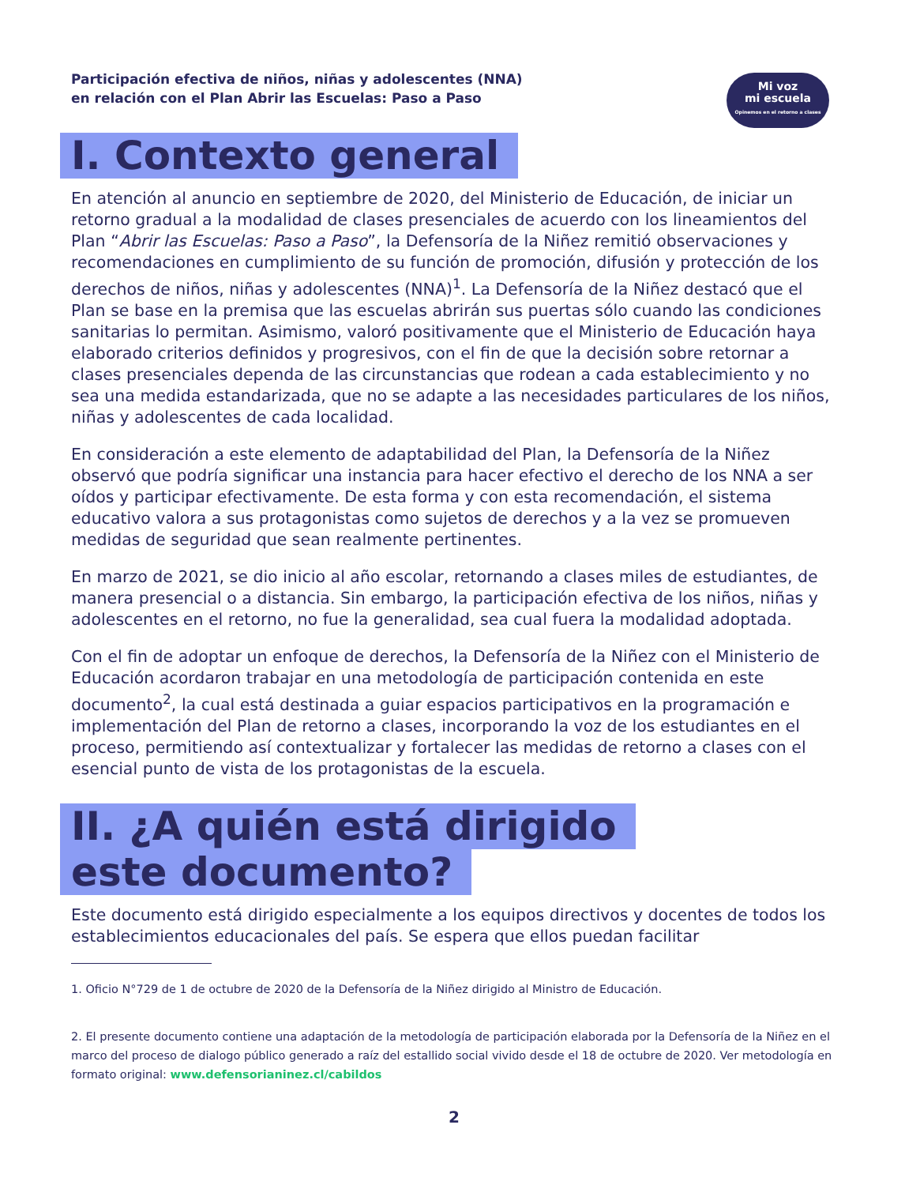Participación efectiva de niños, niñas y adolescentes (NNA)
en relación con el Plan Abrir las Escuelas: Paso a Paso
Mi voz
mi escuela
Opinemos en el retorno a clases
I. Contexto general
En atención al anuncio en septiembre de 2020, del Ministerio de Educación, de iniciar un retorno gradual a la modalidad de clases presenciales de acuerdo con los lineamientos del Plan “Abrir las Escuelas: Paso a Paso”, la Defensoría de la Niñez remitió observaciones y recomendaciones en cumplimiento de su función de promoción, difusión y protección de los derechos de niños, niñas y adolescentes (NNA)<sup>1</sup>. La Defensoría de la Niñez destacó que el Plan se base en la premisa que las escuelas abrirán sus puertas sólo cuando las condiciones sanitarias lo permitan. Asimismo, valoró positivamente que el Ministerio de Educación haya elaborado criterios definidos y progresivos, con el fin de que la decisión sobre retornar a clases presenciales dependa de las circunstancias que rodean a cada establecimiento y no sea una medida estandarizada, que no se adapte a las necesidades particulares de los niños, niñas y adolescentes de cada localidad.
En consideración a este elemento de adaptabilidad del Plan, la Defensoría de la Niñez observó que podría significar una instancia para hacer efectivo el derecho de los NNA a ser oídos y participar efectivamente. De esta forma y con esta recomendación, el sistema educativo valora a sus protagonistas como sujetos de derechos y a la vez se promueven medidas de seguridad que sean realmente pertinentes.
En marzo de 2021, se dio inicio al año escolar, retornando a clases miles de estudiantes, de manera presencial o a distancia. Sin embargo, la participación efectiva de los niños, niñas y adolescentes en el retorno, no fue la generalidad, sea cual fuera la modalidad adoptada.
Con el fin de adoptar un enfoque de derechos, la Defensoría de la Niñez con el Ministerio de Educación acordaron trabajar en una metodología de participación contenida en este documento<sup>2</sup>, la cual está destinada a guiar espacios participativos en la programación e implementación del Plan de retorno a clases, incorporando la voz de los estudiantes en el proceso, permitiendo así contextualizar y fortalecer las medidas de retorno a clases con el esencial punto de vista de los protagonistas de la escuela.
II. ¿A quién está dirigido este documento?
Este documento está dirigido especialmente a los equipos directivos y docentes de todos los establecimientos educacionales del país. Se espera que ellos puedan facilitar
1. Oficio N°729 de 1 de octubre de 2020 de la Defensoría de la Niñez dirigido al Ministro de Educación.
2. El presente documento contiene una adaptación de la metodología de participación elaborada por la Defensoría de la Niñez en el marco del proceso de dialogo público generado a raíz del estallido social vivido desde el 18 de octubre de 2020. Ver metodología en formato original: www.defensorianinez.cl/cabildos
2